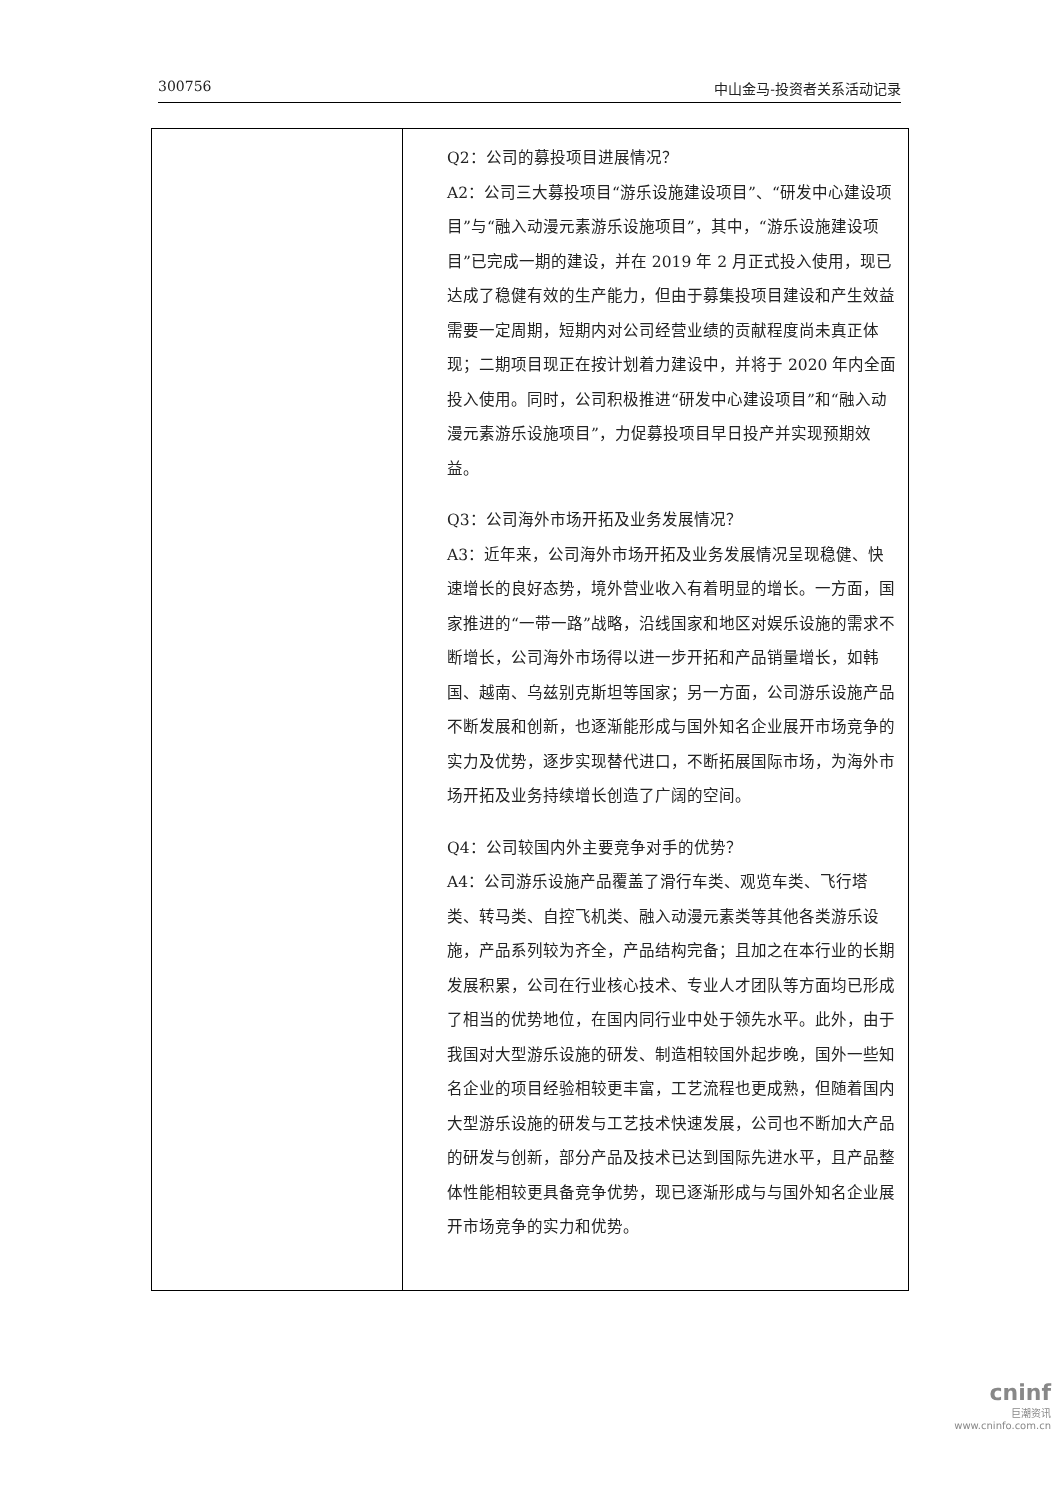300756 中山金马-投资者关系活动记录
| | Q2：公司的募投项目进展情况？ A2：公司三大募投项目“游乐设施建设项目”、“研发中心建设项目”与“融入动漫元素游乐设施项目”，其中，“游乐设施建设项目”已完成一期的建设，并在 2019 年 2 月正式投入使用，现已达成了稳健有效的生产能力，但由于募集投项目建设和产生效益需要一定周期，短期内对公司经营业绩的贡献程度尚未真正体现；二期项目现正在按计划着力建设中，并将于 2020 年内全面投入使用。同时，公司积极推进“研发中心建设项目”和“融入动漫元素游乐设施项目”，力促募投项目早日投产并实现预期效益。 Q3：公司海外市场开拓及业务发展情况？ A3：近年来，公司海外市场开拓及业务发展情况呈现稳健、快速增长的良好态势，境外营业收入有着明显的增长。一方面，国家推进的“一带一路”战略，沿线国家和地区对娱乐设施的需求不断增长，公司海外市场得以进一步开拓和产品销量增长，如韩国、越南、乌兹别克斯坦等国家；另一方面，公司游乐设施产品不断发展和创新，也逐渐能形成与国外知名企业展开市场竞争的实力及优势，逐步实现替代进口，不断拓展国际市场，为海外市场开拓及业务持续增长创造了广阔的空间。 Q4：公司较国内外主要竞争对手的优势？ A4：公司游乐设施产品覆盖了滑行车类、观览车类、飞行塔类、转马类、自控飞机类、融入动漫元素类等其他各类游乐设施，产品系列较为齐全，产品结构完备；且加之在本行业的长期发展积累，公司在行业核心技术、专业人才团队等方面均已形成了相当的优势地位，在国内同行业中处于领先水平。此外，由于我国对大型游乐设施的研发、制造相较国外起步晚，国外一些知名企业的项目经验相较更丰富，工艺流程也更成熟，但随着国内大型游乐设施的研发与工艺技术快速发展，公司也不断加大产品的研发与创新，部分产品及技术已达到国际先进水平，且产品整体性能相较更具备竞争优势，现已逐渐形成与与国外知名企业展开市场竞争的实力和优势。 |
cninf
巨潮资讯
www.cninfo.com.cn